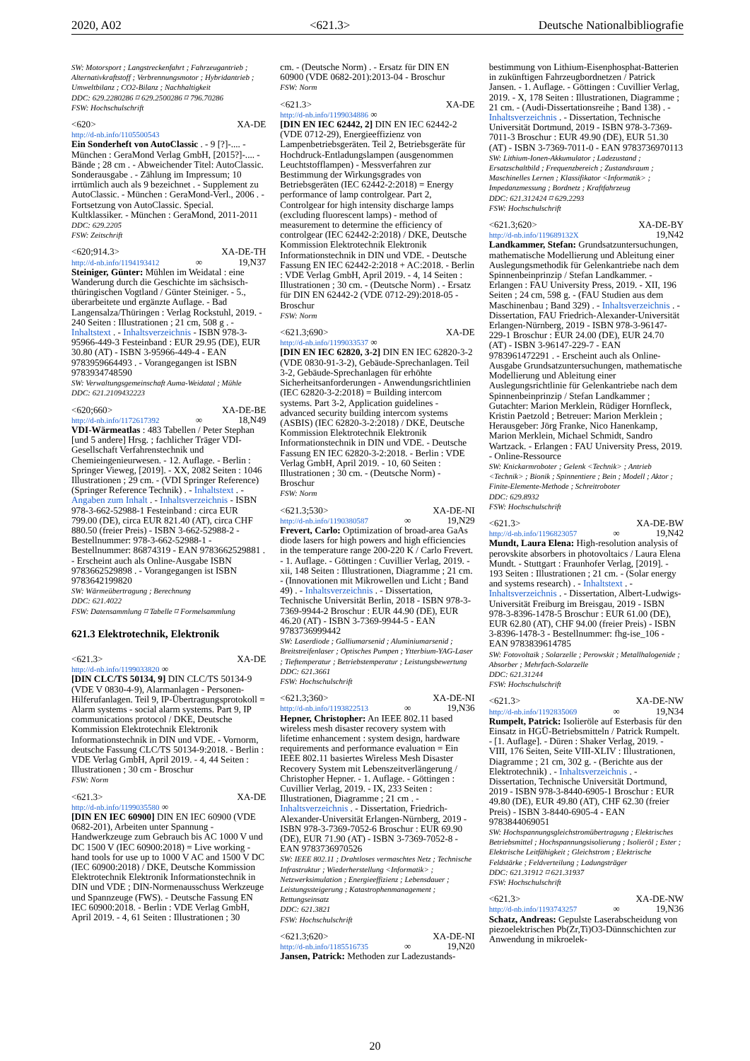2020, A02 <621.3> Deutsche Nationalbibliografie
SW: Motorsport ; Langstreckenfahrt ; Fahrzeugantrieb ; Alternativkraftstoff ; Verbrennungsmotor ; Hybridantrieb ; Umweltbilanz ; CO2-Bilanz ; Nachhaltigkeit
DDC: 629.2280286 ⌑ 629.2500286 ⌑ 796.70286
FSW: Hochschulschrift
<620> XA-DE
http://d-nb.info/1105500543
Ein Sonderheft von AutoClassic . - 9 [?]-.... - München : GeraMond Verlag GmbH, [2015?]-.... - Bände ; 28 cm . - Abweichender Titel: AutoClassic. Sonderausgabe . - Zählung im Impressum; 10 irrtümlich auch als 9 bezeichnet . - Supplement zu AutoClassic. - München : GeraMond-Verl., 2006 . - Fortsetzung von AutoClassic. Special. Kultklassiker. - München : GeraMond, 2011-2011
DDC: 629.2205
FSW: Zeitschrift
<620;914.3> XA-DE-TH
http://d-nb.info/1194193412 ∞ 19,N37
Steiniger, Günter: Mühlen im Weidatal : eine Wanderung durch die Geschichte im sächsisch-thüringischen Vogtland / Günter Steiniger. - 5., überarbeitete und ergänzte Auflage. - Bad Langensalza/Thüringen : Verlag Rockstuhl, 2019. - 240 Seiten : Illustrationen ; 21 cm, 508 g . - Inhaltstext . - Inhaltsverzeichnis - ISBN 978-3-95966-449-3 Festeinband : EUR 29.95 (DE), EUR 30.80 (AT) - ISBN 3-95966-449-4 - EAN 9783959664493 . - Vorangegangen ist ISBN 9783934748590
SW: Verwaltungsgemeinschaft Auma-Weidatal ; Mühle
DDC: 621.2109432223
<620;660> XA-DE-BE
http://d-nb.info/1172617392 ∞ 18,N49
VDI-Wärmeatlas : 483 Tabellen / Peter Stephan [und 5 andere] Hrsg. ; fachlicher Träger VDI-Gesellschaft Verfahrenstechnik und Chemieingenieurwesen. - 12. Auflage. - Berlin : Springer Vieweg, [2019]. - XX, 2082 Seiten : 1046 Illustrationen ; 29 cm. - (VDI Springer Reference) (Springer Reference Technik) . - Inhaltstext . - Angaben zum Inhalt . - Inhaltsverzeichnis - ISBN 978-3-662-52988-1 Festeinband : circa EUR 799.00 (DE), circa EUR 821.40 (AT), circa CHF 880.50 (freier Preis) - ISBN 3-662-52988-2 - Bestellnummer: 978-3-662-52988-1 - Bestellnummer: 86874319 - EAN 9783662529881 . - Erscheint auch als Online-Ausgabe ISBN 9783662529898 . - Vorangegangen ist ISBN 9783642199820
SW: Wärmeübertragung ; Berechnung
DDC: 621.4022
FSW: Datensammlung ⌑ Tabelle ⌑ Formelsammlung
621.3 Elektrotechnik, Elektronik
<621.3> XA-DE
http://d-nb.info/1199033820 ∞
[DIN CLC/TS 50134, 9] DIN CLC/TS 50134-9 (VDE V 0830-4-9), Alarmanlagen - Personen-Hilferufanlagen. Teil 9, IP-Übertragungsprotokoll = Alarm systems - social alarm systems. Part 9, IP communications protocol / DKE, Deutsche Kommission Elektrotechnik Elektronik Informationstechnik in DIN und VDE. - Vornorm, deutsche Fassung CLC/TS 50134-9:2018. - Berlin : VDE Verlag GmbH, April 2019. - 4, 44 Seiten : Illustrationen ; 30 cm - Broschur
FSW: Norm
<621.3> XA-DE
http://d-nb.info/1199035580 ∞
[DIN EN IEC 60900] DIN EN IEC 60900 (VDE 0682-201), Arbeiten unter Spannung - Handwerkzeuge zum Gebrauch bis AC 1000 V und DC 1500 V (IEC 60900:2018) = Live working - hand tools for use up to 1000 V AC and 1500 V DC (IEC 60900:2018) / DKE, Deutsche Kommission Elektrotechnik Elektronik Informationstechnik in DIN und VDE ; DIN-Normenausschuss Werkzeuge und Spannzeuge (FWS). - Deutsche Fassung EN IEC 60900:2018. - Berlin : VDE Verlag GmbH, April 2019. - 4, 61 Seiten : Illustrationen ; 30
cm. - (Deutsche Norm) . - Ersatz für DIN EN 60900 (VDE 0682-201):2013-04 - Broschur
FSW: Norm
<621.3> XA-DE
http://d-nb.info/1199034886 ∞
[DIN EN IEC 62442, 2] DIN EN IEC 62442-2 (VDE 0712-29), Energieeffizienz von Lampenbetriebsgeräten. Teil 2, Betriebsgeräte für Hochdruck-Entladungslampen (ausgenommen Leuchtstofflampen) - Messverfahren zur Bestimmung der Wirkungsgrades von Betriebsgeräten (IEC 62442-2:2018) = Energy performance of lamp controlgear. Part 2, Controlgear for high intensity discharge lamps (excluding fluorescent lamps) - method of measurement to determine the efficiency of controlgear (IEC 62442-2:2018) / DKE, Deutsche Kommission Elektrotechnik Elektronik Informationstechnik in DIN und VDE. - Deutsche Fassung EN IEC 62442-2:2018 + AC:2018. - Berlin : VDE Verlag GmbH, April 2019. - 4, 14 Seiten : Illustrationen ; 30 cm. - (Deutsche Norm) . - Ersatz für DIN EN 62442-2 (VDE 0712-29):2018-05 - Broschur
FSW: Norm
<621.3;690> XA-DE
http://d-nb.info/1199033537 ∞
[DIN EN IEC 62820, 3-2] DIN EN IEC 62820-3-2 (VDE 0830-91-3-2), Gebäude-Sprechanlagen. Teil 3-2, Gebäude-Sprechanlagen für erhöhte Sicherheitsanforderungen - Anwendungsrichtlinien (IEC 62820-3-2:2018) = Building intercom systems. Part 3-2, Application guidelines - advanced security building intercom systems (ASBIS) (IEC 62820-3-2:2018) / DKE, Deutsche Kommission Elektrotechnik Elektronik Informationstechnik in DIN und VDE. - Deutsche Fassung EN IEC 62820-3-2:2018. - Berlin : VDE Verlag GmbH, April 2019. - 10, 60 Seiten : Illustrationen ; 30 cm. - (Deutsche Norm) - Broschur
FSW: Norm
<621.3;530> XA-DE-NI
http://d-nb.info/1190380587 ∞ 19,N29
Frevert, Carlo: Optimization of broad-area GaAs diode lasers for high powers and high efficiencies in the temperature range 200-220 K / Carlo Frevert. - 1. Auflage. - Göttingen : Cuvillier Verlag, 2019. - xii, 148 Seiten : Illustrationen, Diagramme ; 21 cm. - (Innovationen mit Mikrowellen und Licht ; Band 49) . - Inhaltsverzeichnis . - Dissertation, Technische Universität Berlin, 2018 - ISBN 978-3-7369-9944-2 Broschur : EUR 44.90 (DE), EUR 46.20 (AT) - ISBN 3-7369-9944-5 - EAN 9783736999442
SW: Laserdiode ; Galliumarsenid ; Aluminiumarsenid ; Breitstreifenlaser ; Optisches Pumpen ; Ytterbium-YAG-Laser ; Tieftemperatur ; Betriebstemperatur ; Leistungsbewertung
DDC: 621.3661
FSW: Hochschulschrift
<621.3;360> XA-DE-NI
http://d-nb.info/1193822513 ∞ 19,N36
Hepner, Christopher: An IEEE 802.11 based wireless mesh disaster recovery system with lifetime enhancement : system design, hardware requirements and performance evaluation = Ein IEEE 802.11 basiertes Wireless Mesh Disaster Recovery System mit Lebenszeitverlängerung / Christopher Hepner. - 1. Auflage. - Göttingen : Cuvillier Verlag, 2019. - IX, 233 Seiten : Illustrationen, Diagramme ; 21 cm . - Inhaltsverzeichnis . - Dissertation, Friedrich-Alexander-Universität Erlangen-Nürnberg, 2019 - ISBN 978-3-7369-7052-6 Broschur : EUR 69.90 (DE), EUR 71.90 (AT) - ISBN 3-7369-7052-8 - EAN 9783736970526
SW: IEEE 802.11 ; Drahtloses vermaschtes Netz ; Technische Infrastruktur ; Wiederherstellung <Informatik> ; Netzwerksimulation ; Energieeffizienz ; Lebensdauer ; Leistungssteigerung ; Katastrophenmanagement ; Rettungseinsatz
DDC: 621.3821
FSW: Hochschulschrift
<621.3;620> XA-DE-NI
http://d-nb.info/1185516735 ∞ 19,N20
Jansen, Patrick: Methoden zur Ladezustands-
bestimmung von Lithium-Eisenphosphat-Batterien in zukünftigen Fahrzeugbordnetzen / Patrick Jansen. - 1. Auflage. - Göttingen : Cuvillier Verlag, 2019. - X, 178 Seiten : Illustrationen, Diagramme ; 21 cm. - (Audi-Dissertationsreihe ; Band 138) . - Inhaltsverzeichnis . - Dissertation, Technische Universität Dortmund, 2019 - ISBN 978-3-7369-7011-3 Broschur : EUR 49.90 (DE), EUR 51.30 (AT) - ISBN 3-7369-7011-0 - EAN 9783736970113
SW: Lithium-Ionen-Akkumulator ; Ladezustand ; Ersatzschaltbild ; Frequenzbereich ; Zustandsraum ; Maschinelles Lernen ; Klassifikator <Informatik> ; Impedanzmessung ; Bordnetz ; Kraftfahrzeug
DDC: 621.312424 ⌑ 629.2293
FSW: Hochschulschrift
<621.3;620> XA-DE-BY
http://d-nb.info/119689132X 19,N42
Landkammer, Stefan: Grundsatzuntersuchungen, mathematische Modellierung und Ableitung einer Auslegungsmethodik für Gelenkantriebe nach dem Spinnenbeinprinzip / Stefan Landkammer. - Erlangen : FAU University Press, 2019. - XII, 196 Seiten ; 24 cm, 598 g. - (FAU Studien aus dem Maschinenbau ; Band 329) . - Inhaltsverzeichnis . - Dissertation, FAU Friedrich-Alexander-Universität Erlangen-Nürnberg, 2019 - ISBN 978-3-96147-229-1 Broschur : EUR 24.00 (DE), EUR 24.70 (AT) - ISBN 3-96147-229-7 - EAN 9783961472291 . - Erscheint auch als Online-Ausgabe Grundsatzuntersuchungen, mathematische Modellierung und Ableitung einer Auslegungsrichtlinie für Gelenkantriebe nach dem Spinnenbeinprinzip / Stefan Landkammer ; Gutachter: Marion Merklein, Rüdiger Hornfleck, Kristin Paetzold ; Betreuer: Marion Merklein ; Herausgeber: Jörg Franke, Nico Hanenkamp, Marion Merklein, Michael Schmidt, Sandro Wartzack. - Erlangen : FAU University Press, 2019. - Online-Ressource
SW: Knickarmroboter ; Gelenk <Technik> ; Antrieb <Technik> ; Bionik ; Spinnentiere ; Bein ; Modell ; Aktor ; Finite-Elemente-Methode ; Schreitroboter
DDC: 629.8932
FSW: Hochschulschrift
<621.3> XA-DE-BW
http://d-nb.info/1196823057 ∞ 19,N42
Mundt, Laura Elena: High-resolution analysis of perovskite absorbers in photovoltaics / Laura Elena Mundt. - Stuttgart : Fraunhofer Verlag, [2019]. - 193 Seiten : Illustrationen ; 21 cm. - (Solar energy and systems research) . - Inhaltstext . - Inhaltsverzeichnis . - Dissertation, Albert-Ludwigs-Universität Freiburg im Breisgau, 2019 - ISBN 978-3-8396-1478-5 Broschur : EUR 61.00 (DE), EUR 62.80 (AT), CHF 94.00 (freier Preis) - ISBN 3-8396-1478-3 - Bestellnummer: fhg-ise_106 - EAN 9783839614785
SW: Fotovoltaik ; Solarzelle ; Perowskit ; Metallhalogenide ; Absorber ; Mehrfach-Solarzelle
DDC: 621.31244
FSW: Hochschulschrift
<621.3> XA-DE-NW
http://d-nb.info/1192835069 ∞ 19,N34
Rumpelt, Patrick: Isolieröle auf Esterbasis für den Einsatz in HGÜ-Betriebsmitteln / Patrick Rumpelt. - [1. Auflage]. - Düren : Shaker Verlag, 2019. - VIII, 176 Seiten, Seite VIII-XLIV : Illustrationen, Diagramme ; 21 cm, 302 g. - (Berichte aus der Elektrotechnik) . - Inhaltsverzeichnis . - Dissertation, Technische Universität Dortmund, 2019 - ISBN 978-3-8440-6905-1 Broschur : EUR 49.80 (DE), EUR 49.80 (AT), CHF 62.30 (freier Preis) - ISBN 3-8440-6905-4 - EAN 9783844069051
SW: Hochspannungsgleichstromübertragung ; Elektrisches Betriebsmittel ; Hochspannungsisolierung ; Isolieröl ; Ester ; Elektrische Leitfähigkeit ; Gleichstrom ; Elektrische Feldstärke ; Feldverteilung ; Ladungsträger
DDC: 621.31912 ⌑ 621.31937
FSW: Hochschulschrift
<621.3> XA-DE-NW
http://d-nb.info/1193743257 ∞ 19,N36
Schatz, Andreas: Gepulste Laserabscheidung von piezoelektrischen Pb(Zr,Ti)O3-Dünnschichten zur Anwendung in mikroelek-
20